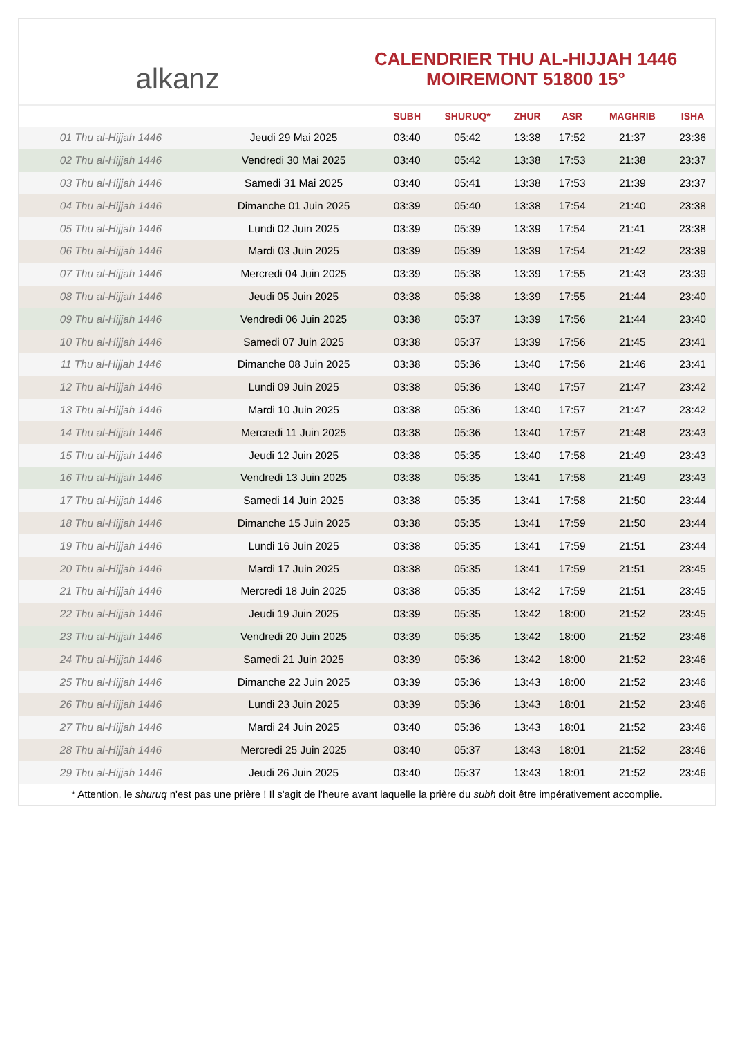alkanz
CALENDRIER THU AL-HIJJAH 1446
MOIREMONT 51800 15°
| | | SUBH | SHURUQ* | ZHUR | ASR | MAGHRIB | ISHA |
| --- | --- | --- | --- | --- | --- | --- | --- |
| 01 Thu al-Hijjah 1446 | Jeudi 29 Mai 2025 | 03:40 | 05:42 | 13:38 | 17:52 | 21:37 | 23:36 |
| 02 Thu al-Hijjah 1446 | Vendredi 30 Mai 2025 | 03:40 | 05:42 | 13:38 | 17:53 | 21:38 | 23:37 |
| 03 Thu al-Hijjah 1446 | Samedi 31 Mai 2025 | 03:40 | 05:41 | 13:38 | 17:53 | 21:39 | 23:37 |
| 04 Thu al-Hijjah 1446 | Dimanche 01 Juin 2025 | 03:39 | 05:40 | 13:38 | 17:54 | 21:40 | 23:38 |
| 05 Thu al-Hijjah 1446 | Lundi 02 Juin 2025 | 03:39 | 05:39 | 13:39 | 17:54 | 21:41 | 23:38 |
| 06 Thu al-Hijjah 1446 | Mardi 03 Juin 2025 | 03:39 | 05:39 | 13:39 | 17:54 | 21:42 | 23:39 |
| 07 Thu al-Hijjah 1446 | Mercredi 04 Juin 2025 | 03:39 | 05:38 | 13:39 | 17:55 | 21:43 | 23:39 |
| 08 Thu al-Hijjah 1446 | Jeudi 05 Juin 2025 | 03:38 | 05:38 | 13:39 | 17:55 | 21:44 | 23:40 |
| 09 Thu al-Hijjah 1446 | Vendredi 06 Juin 2025 | 03:38 | 05:37 | 13:39 | 17:56 | 21:44 | 23:40 |
| 10 Thu al-Hijjah 1446 | Samedi 07 Juin 2025 | 03:38 | 05:37 | 13:39 | 17:56 | 21:45 | 23:41 |
| 11 Thu al-Hijjah 1446 | Dimanche 08 Juin 2025 | 03:38 | 05:36 | 13:40 | 17:56 | 21:46 | 23:41 |
| 12 Thu al-Hijjah 1446 | Lundi 09 Juin 2025 | 03:38 | 05:36 | 13:40 | 17:57 | 21:47 | 23:42 |
| 13 Thu al-Hijjah 1446 | Mardi 10 Juin 2025 | 03:38 | 05:36 | 13:40 | 17:57 | 21:47 | 23:42 |
| 14 Thu al-Hijjah 1446 | Mercredi 11 Juin 2025 | 03:38 | 05:36 | 13:40 | 17:57 | 21:48 | 23:43 |
| 15 Thu al-Hijjah 1446 | Jeudi 12 Juin 2025 | 03:38 | 05:35 | 13:40 | 17:58 | 21:49 | 23:43 |
| 16 Thu al-Hijjah 1446 | Vendredi 13 Juin 2025 | 03:38 | 05:35 | 13:41 | 17:58 | 21:49 | 23:43 |
| 17 Thu al-Hijjah 1446 | Samedi 14 Juin 2025 | 03:38 | 05:35 | 13:41 | 17:58 | 21:50 | 23:44 |
| 18 Thu al-Hijjah 1446 | Dimanche 15 Juin 2025 | 03:38 | 05:35 | 13:41 | 17:59 | 21:50 | 23:44 |
| 19 Thu al-Hijjah 1446 | Lundi 16 Juin 2025 | 03:38 | 05:35 | 13:41 | 17:59 | 21:51 | 23:44 |
| 20 Thu al-Hijjah 1446 | Mardi 17 Juin 2025 | 03:38 | 05:35 | 13:41 | 17:59 | 21:51 | 23:45 |
| 21 Thu al-Hijjah 1446 | Mercredi 18 Juin 2025 | 03:38 | 05:35 | 13:42 | 17:59 | 21:51 | 23:45 |
| 22 Thu al-Hijjah 1446 | Jeudi 19 Juin 2025 | 03:39 | 05:35 | 13:42 | 18:00 | 21:52 | 23:45 |
| 23 Thu al-Hijjah 1446 | Vendredi 20 Juin 2025 | 03:39 | 05:35 | 13:42 | 18:00 | 21:52 | 23:46 |
| 24 Thu al-Hijjah 1446 | Samedi 21 Juin 2025 | 03:39 | 05:36 | 13:42 | 18:00 | 21:52 | 23:46 |
| 25 Thu al-Hijjah 1446 | Dimanche 22 Juin 2025 | 03:39 | 05:36 | 13:43 | 18:00 | 21:52 | 23:46 |
| 26 Thu al-Hijjah 1446 | Lundi 23 Juin 2025 | 03:39 | 05:36 | 13:43 | 18:01 | 21:52 | 23:46 |
| 27 Thu al-Hijjah 1446 | Mardi 24 Juin 2025 | 03:40 | 05:36 | 13:43 | 18:01 | 21:52 | 23:46 |
| 28 Thu al-Hijjah 1446 | Mercredi 25 Juin 2025 | 03:40 | 05:37 | 13:43 | 18:01 | 21:52 | 23:46 |
| 29 Thu al-Hijjah 1446 | Jeudi 26 Juin 2025 | 03:40 | 05:37 | 13:43 | 18:01 | 21:52 | 23:46 |
* Attention, le shuruq n'est pas une prière ! Il s'agit de l'heure avant laquelle la prière du subh doit être impérativement accomplie.